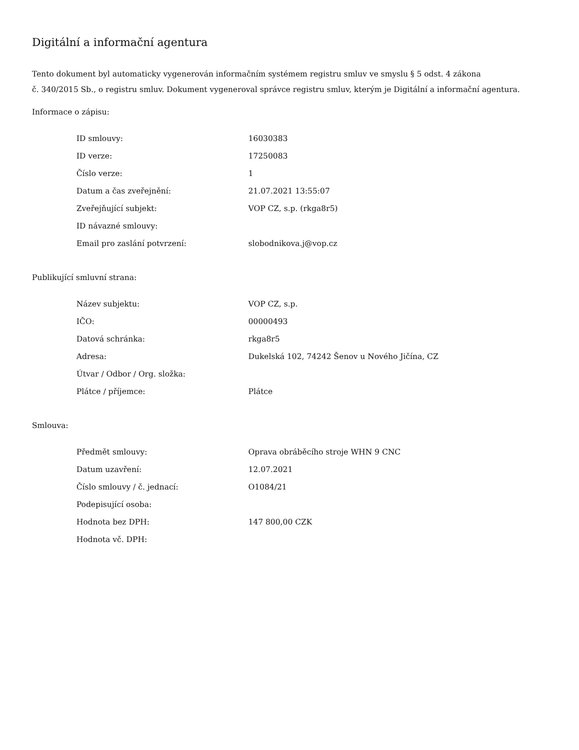Digitální a informační agentura
Tento dokument byl automaticky vygenerován informačním systémem registru smluv ve smyslu § 5 odst. 4 zákona
č. 340/2015 Sb., o registru smluv. Dokument vygeneroval správce registru smluv, kterým je Digitální a informační agentura.
Informace o zápisu:
| ID smlouvy: | 16030383 |
| ID verze: | 17250083 |
| Číslo verze: | 1 |
| Datum a čas zveřejnění: | 21.07.2021 13:55:07 |
| Zveřejňující subjekt: | VOP CZ, s.p. (rkga8r5) |
| ID návazné smlouvy: | |
| Email pro zaslání potvrzení: | slobodnikova.j@vop.cz |
Publikující smluvní strana:
| Název subjektu: | VOP CZ, s.p. |
| IČO: | 00000493 |
| Datová schránka: | rkga8r5 |
| Adresa: | Dukelská 102, 74242 Šenov u Nového Jičína, CZ |
| Útvar / Odbor / Org. složka: | |
| Plátce / příjemce: | Plátce |
Smlouva:
| Předmět smlouvy: | Oprava obráběcího stroje WHN 9 CNC |
| Datum uzavření: | 12.07.2021 |
| Číslo smlouvy / č. jednací: | O1084/21 |
| Podepisující osoba: | |
| Hodnota bez DPH: | 147 800,00 CZK |
| Hodnota vč. DPH: | |